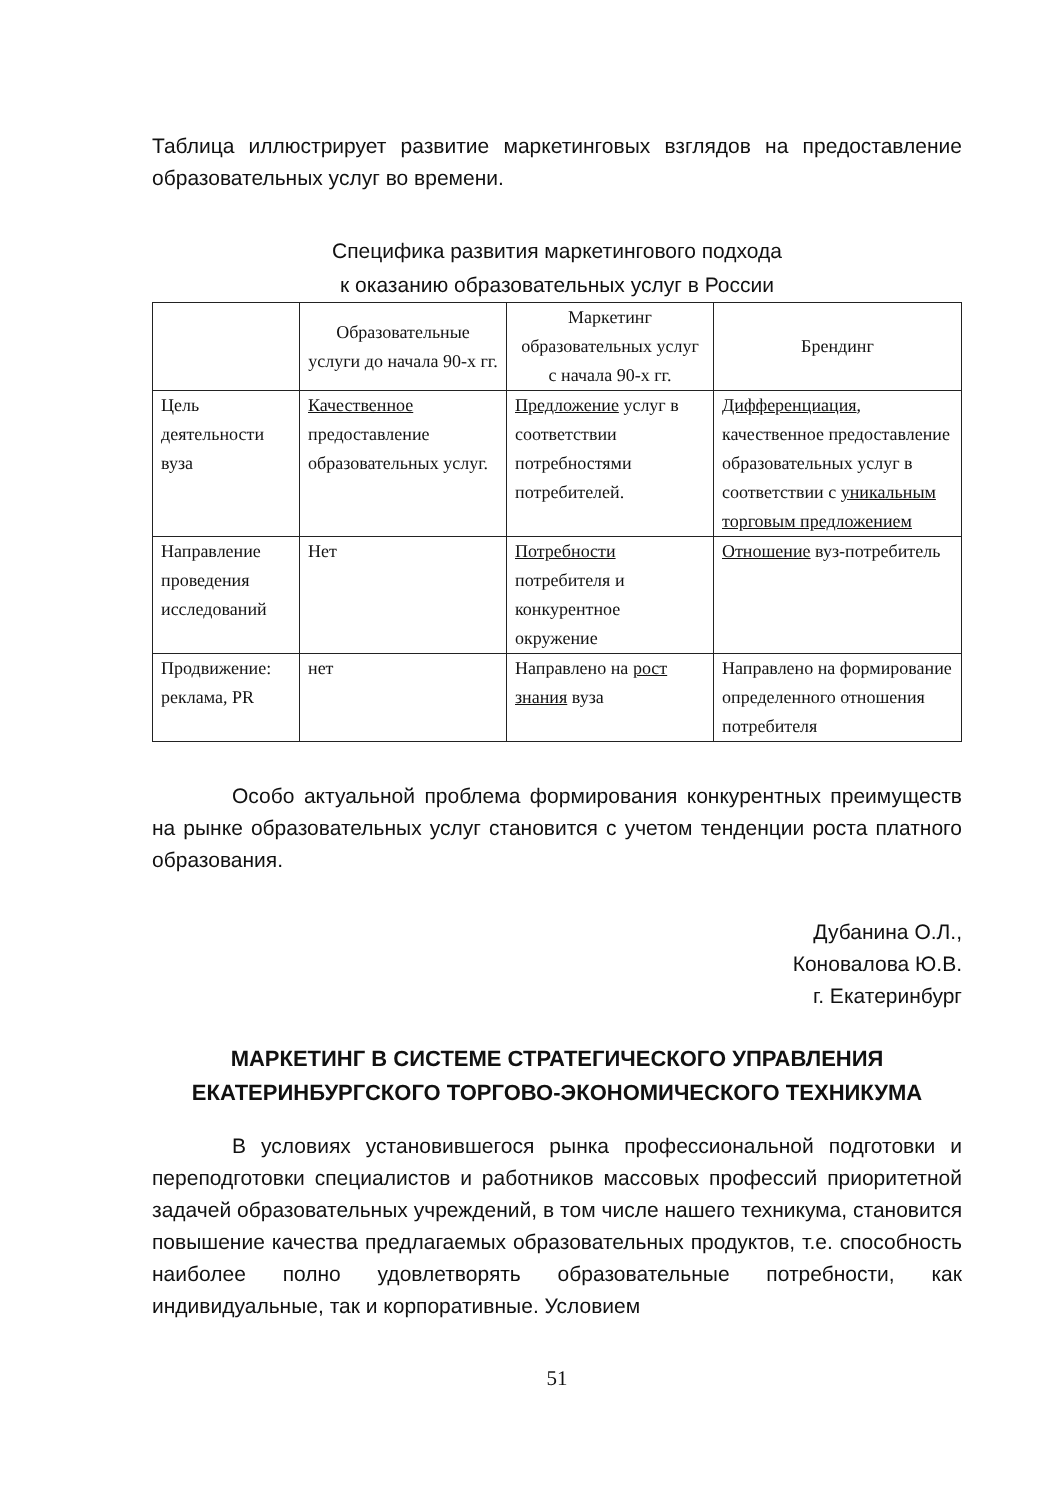Таблица иллюстрирует развитие маркетинговых взглядов на предоставление образовательных услуг во времени.
Специфика развития маркетингового подхода
к оказанию образовательных услуг в России
| | Образовательные услуги до начала 90-х гг. | Маркетинг образовательных услуг с начала 90-х гг. | Брендинг |
| Цель деятельности вуза | Качественное предоставление образовательных услуг. | Предложение услуг в соответствии потребностями потребителей. | Дифференциация , качественное предоставление образовательных услуг в соответствии с уникальным торговым предложением |
| Направление проведения исследований | Нет | Потребности потребителя и конкурентное окружение | Отношение вуз-потребитель |
| Продвижение: реклама, PR | нет | Направлено на рост знания вуза | Направлено на формирование определенного отношения потребителя |
Особо актуальной проблема формирования конкурентных преимуществ на рынке образовательных услуг становится с учетом тенденции роста платного образования.
Дубанина О.Л.,
Коновалова Ю.В.
г. Екатеринбург
МАРКЕТИНГ В СИСТЕМЕ СТРАТЕГИЧЕСКОГО УПРАВЛЕНИЯ ЕКАТЕРИНБУРГСКОГО ТОРГОВО-ЭКОНОМИЧЕСКОГО ТЕХНИКУМА
В условиях установившегося рынка профессиональной подготовки и переподготовки специалистов и работников массовых профессий приоритетной задачей образовательных учреждений, в том числе нашего техникума, становится повышение качества предлагаемых образовательных продуктов, т.е. способность наиболее полно удовлетворять образовательные потребности, как индивидуальные, так и корпоративные. Условием
51